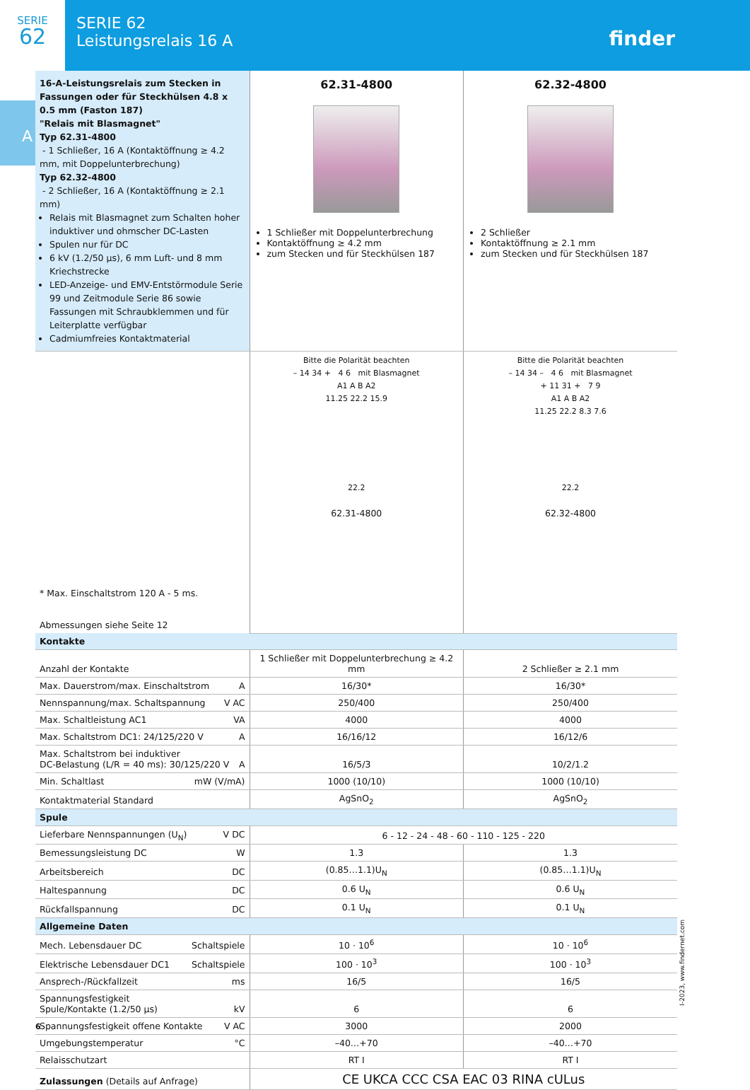SERIE
62
SERIE 62
Leistungsrelais 16 A
finder
A
| 16-A-Leistungsrelais zum Stecken in Fassungen oder für Steckhülsen 4.8 x 0.5 mm (Faston 187) "Relais mit Blasmagnet" Typ 62.31-4800 - 1 Schließer, 16 A (Kontaktöffnung ≥ 4.2 mm, mit Doppelunterbrechung) Typ 62.32-4800 - 2 Schließer, 16 A (Kontaktöffnung ≥ 2.1 mm) Relais mit Blasmagnet zum Schalten hoher induktiver und ohmscher DC-Lasten Spulen nur für DC 6 kV (1.2/50 µs), 6 mm Luft- und 8 mm Kriechstrecke LED-Anzeige- und EMV-Entstörmodule Serie 99 und Zeitmodule Serie 86 sowie Fassungen mit Schraubklemmen und für Leiterplatte verfügbar Cadmiumfreies Kontaktmaterial | 62.31-4800 1 Schließer mit Doppelunterbrechung Kontaktöffnung ≥ 4.2 mm zum Stecken und für Steckhülsen 187 | 62.32-4800 2 Schließer Kontaktöffnung ≥ 2.1 mm zum Stecken und für Steckhülsen 187 |
| * Max. Einschaltstrom 120 A - 5 ms. Abmessungen siehe Seite 12 | Bitte die Polarität beachten – 14 34 + 4 6 mit Blasmagnet A1 A B A2 11.25 22.2 15.9 22.2 62.31-4800 | Bitte die Polarität beachten – 14 34 – 4 6 mit Blasmagnet + 11 31 + 7 9 A1 A B A2 11.25 22.2 8.3 7.6 22.2 62.32-4800 |
| Kontakte | | |
| Anzahl der Kontakte | 1 Schließer mit Doppelunterbrechung ≥ 4.2 mm | 2 Schließer ≥ 2.1 mm |
| Max. Dauerstrom/max. Einschaltstrom A | 16/30* | 16/30* |
| Nennspannung/max. Schaltspannung V AC | 250/400 | 250/400 |
| Max. Schaltleistung AC1 VA | 4000 | 4000 |
| Max. Schaltstrom DC1: 24/125/220 V A | 16/16/12 | 16/12/6 |
| Max. Schaltstrom bei induktiver DC-Belastung (L/R = 40 ms): 30/125/220 V A | 16/5/3 | 10/2/1.2 |
| Min. Schaltlast mW (V/mA) | 1000 (10/10) | 1000 (10/10) |
| Kontaktmaterial Standard | AgSnO<sub>2</sub> | AgSnO<sub>2</sub> |
| Spule | | |
| Lieferbare Nennspannungen (U<sub>N</sub>) V DC | 6 - 12 - 24 - 48 - 60 - 110 - 125 - 220 | |
| Bemessungsleistung DC W | 1.3 | 1.3 |
| Arbeitsbereich DC | (0.85…1.1)U<sub>N</sub> | (0.85…1.1)U<sub>N</sub> |
| Haltespannung DC | 0.6 U<sub>N</sub> | 0.6 U<sub>N</sub> |
| Rückfallspannung DC | 0.1 U<sub>N</sub> | 0.1 U<sub>N</sub> |
| Allgemeine Daten | | |
| Mech. Lebensdauer DC Schaltspiele | 10 · 10<sup>6</sup> | 10 · 10<sup>6</sup> |
| Elektrische Lebensdauer DC1 Schaltspiele | 100 · 10<sup>3</sup> | 100 · 10<sup>3</sup> |
| Ansprech-/Rückfallzeit ms | 16/5 | 16/5 |
| Spannungsfestigkeit Spule/Kontakte (1.2/50 µs) kV | 6 | 6 |
| Spannungsfestigkeit offene Kontakte V AC | 3000 | 2000 |
| Umgebungstemperatur °C | –40…+70 | –40…+70 |
| Relaisschutzart | RT I | RT I |
| Zulassungen (Details auf Anfrage) | CE UKCA CCC CSA EAC 03 RINA cULus | |
6
I-2023, www.findernet.com